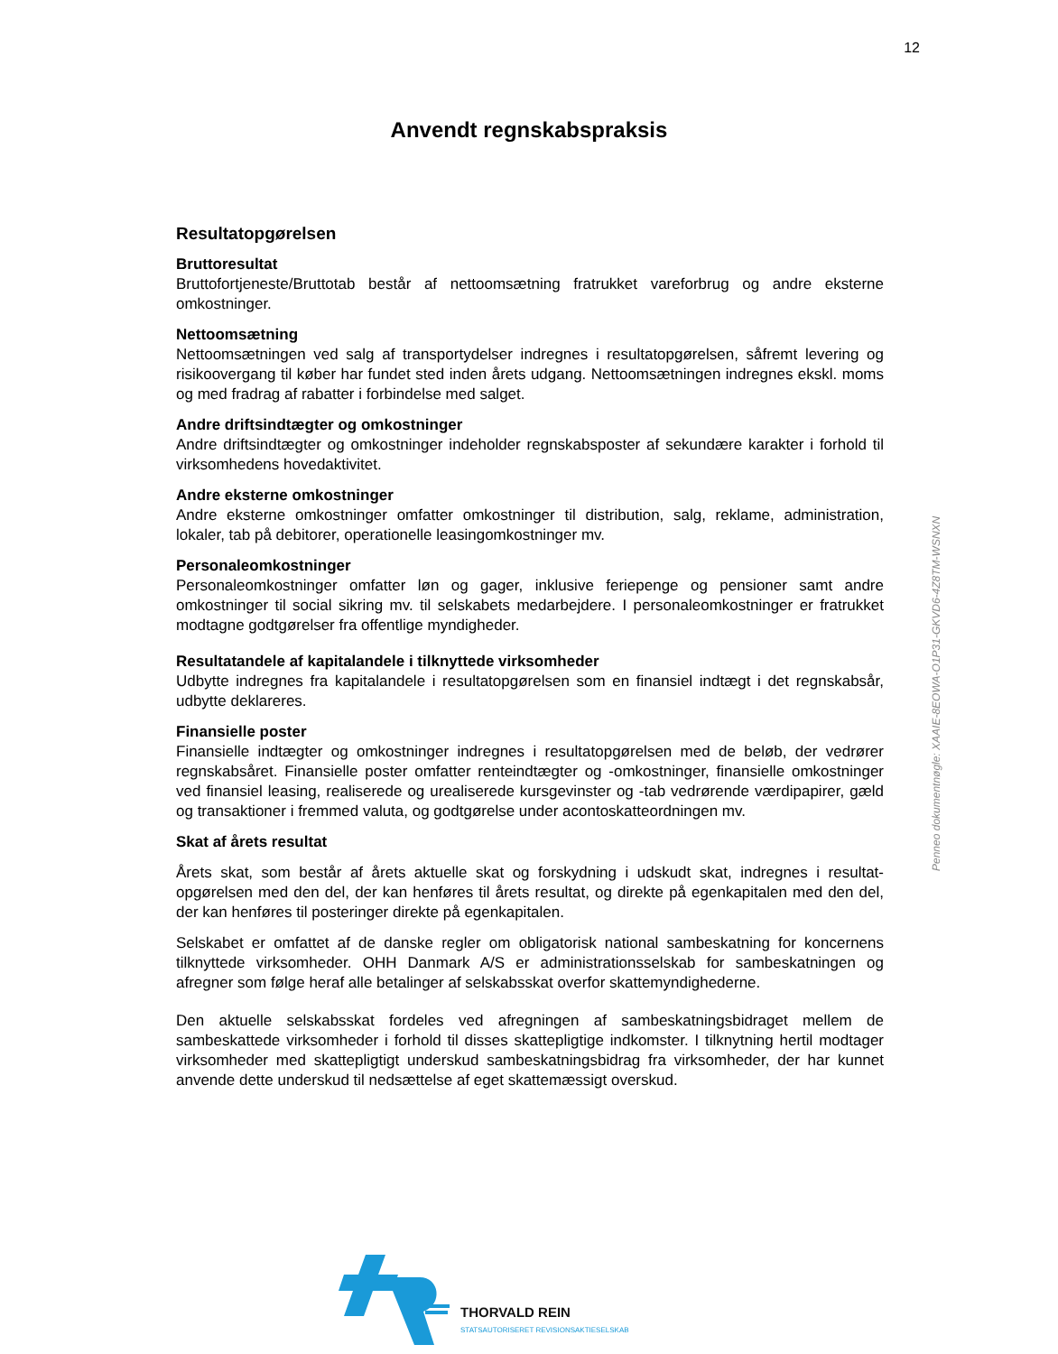12
Anvendt regnskabspraksis
Resultatopgørelsen
Bruttoresultat
Bruttofortjeneste/Bruttotab består af nettoomsætning fratrukket vareforbrug og andre eksterne omkostninger.
Nettoomsætning
Nettoomsætningen ved salg af transportydelser indregnes i resultatopgørelsen, såfremt levering og risikoovergang til køber har fundet sted inden årets udgang. Nettoomsætningen indregnes ekskl. moms og med fradrag af rabatter i forbindelse med salget.
Andre driftsindtægter og omkostninger
Andre driftsindtægter og omkostninger indeholder regnskabsposter af sekundære karakter i forhold til virksomhedens hovedaktivitet.
Andre eksterne omkostninger
Andre eksterne omkostninger omfatter omkostninger til distribution, salg, reklame, administration, lokaler, tab på debitorer, operationelle leasingomkostninger mv.
Personaleomkostninger
Personaleomkostninger omfatter løn og gager, inklusive feriepenge og pensioner samt andre omkostninger til social sikring mv. til selskabets medarbejdere. I personaleomkostninger er fratrukket modtagne godtgørelser fra offentlige myndigheder.
Resultatandele af kapitalandele i tilknyttede virksomheder
Udbytte indregnes fra kapitalandele i resultatopgørelsen som en finansiel indtægt i det regnskabsår, udbytte deklareres.
Finansielle poster
Finansielle indtægter og omkostninger indregnes i resultatopgørelsen med de beløb, der vedrører regnskabsåret. Finansielle poster omfatter renteindtægter og -omkostninger, finansielle omkostninger ved finansiel leasing, realiserede og urealiserede kursgevinster og -tab vedrørende værdipapirer, gæld og transaktioner i fremmed valuta, og godtgørelse under acontoskatteordningen mv.
Skat af årets resultat
Årets skat, som består af årets aktuelle skat og forskydning i udskudt skat, indregnes i resultat-opgørelsen med den del, der kan henføres til årets resultat, og direkte på egenkapitalen med den del, der kan henføres til posteringer direkte på egenkapitalen.
Selskabet er omfattet af de danske regler om obligatorisk national sambeskatning for koncernens tilknyttede virksomheder. OHH Danmark A/S er administrationsselskab for sambeskatningen og afregner som følge heraf alle betalinger af selskabsskat overfor skattemyndighederne.
Den aktuelle selskabsskat fordeles ved afregningen af sambeskatningsbidraget mellem de sambeskattede virksomheder i forhold til disses skattepligtige indkomster. I tilknytning hertil modtager virksomheder med skattepligtigt underskud sambeskatningsbidrag fra virksomheder, der har kunnet anvende dette underskud til nedsættelse af eget skattemæssigt overskud.
Penneo dokumentnøgle: XAAIE-8EOWA-O1P31-GKVD6-4Z8TM-WSNXN
THORVALD REIN
STATSAUTORISERET REVISIONSAKTIESELSKAB